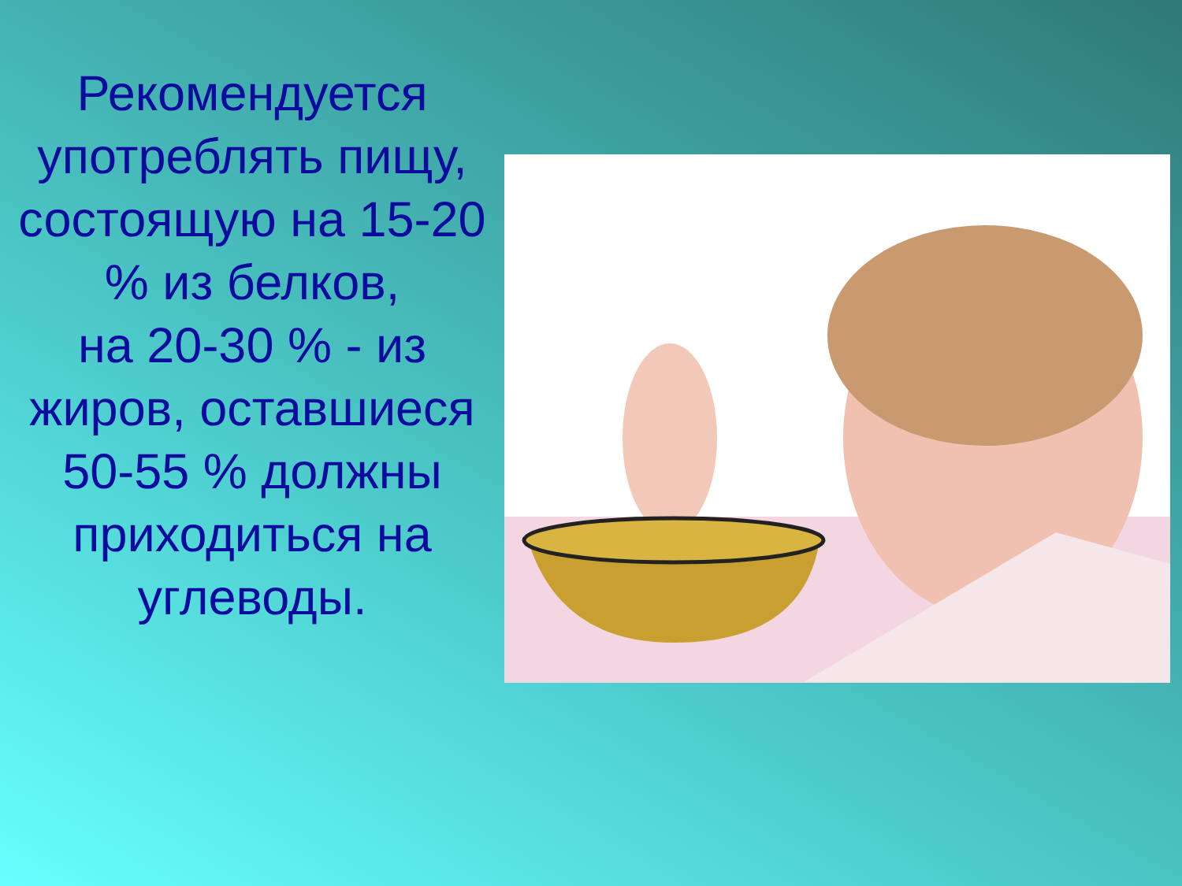Рекомендуется употреблять пищу, состоящую на 15-20 % из белков,
на 20-30 % - из жиров, оставшиеся 50-55 % должны приходиться на углеводы.